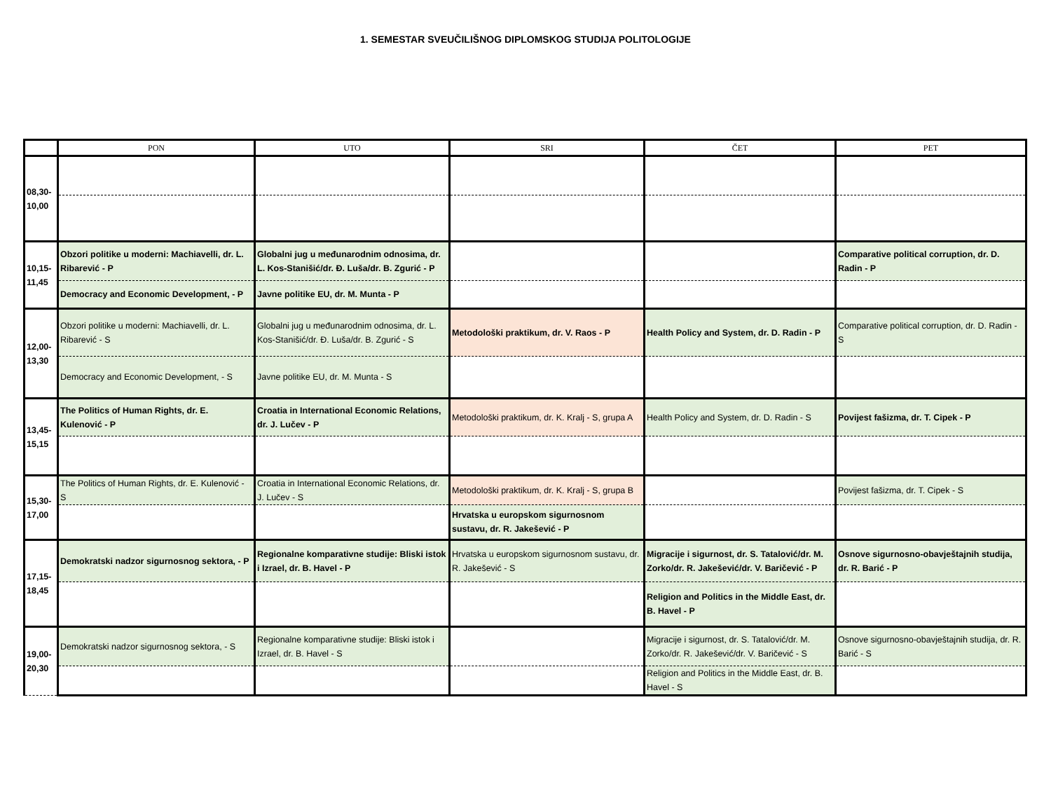1. SEMESTAR SVEUČILIŠNOG DIPLOMSKOG STUDIJA POLITOLOGIJE
| | PON | UTO | SRI | ČET | PET |
| --- | --- | --- | --- | --- | --- |
| 08,30-10,00 | | | | | |
| 10,15-11,45 | Obzori politike u moderni: Machiavelli, dr. L. Ribarević - P | Globalni jug u međunarodnim odnosima, dr. L. Kos-Stanišić/dr. Đ. Luša/dr. B. Zgurić - P | | | Comparative political corruption, dr. D. Radin - P |
| | Democracy and Economic Development, - P | Javne politike EU, dr. M. Munta - P | | | |
| 12,00-13,30 | Obzori politike u moderni: Machiavelli, dr. L. Ribarević - S | Globalni jug u međunarodnim odnosima, dr. L. Kos-Stanišić/dr. Đ. Luša/dr. B. Zgurić - S | Metodološki praktikum, dr. V. Raos - P | Health Policy and System, dr. D. Radin - P | Comparative political corruption, dr. D. Radin - S |
| | Democracy and Economic Development, - S | Javne politike EU, dr. M. Munta - S | | | |
| 13,45-15,15 | The Politics of Human Rights, dr. E. Kulenović - P | Croatia in International Economic Relations, dr. J. Lučev - P | Metodološki praktikum, dr. K. Kralj - S, grupa A | Health Policy and System, dr. D. Radin - S | Povijest fašizma, dr. T. Cipek - P |
| 15,30-17,00 | The Politics of Human Rights, dr. E. Kulenović - S | Croatia in International Economic Relations, dr. J. Lučev - S | Metodološki praktikum, dr. K. Kralj - S, grupa B | | Povijest fašizma, dr. T. Cipek - S |
| | | | Hrvatska u europskom sigurnosnom sustavu, dr. R. Jakešević - P | | |
| 17,15-18,45 | Demokratski nadzor sigurnosnog sektora, - P | Regionalne komparativne studije: Bliski istok i Izrael, dr. B. Havel - P | Hrvatska u europskom sigurnosnom sustavu, dr. R. Jakešević - S | Migracije i sigurnost, dr. S. Tatalović/dr. M. Zorko/dr. R. Jakešević/dr. V. Baričević - P | Osnove sigurnosno-obavještajnih studija, dr. R. Barić - P |
| | | | | Religion and Politics in the Middle East, dr. B. Havel - P | |
| 19,00-20,30 | Demokratski nadzor sigurnosnog sektora, - S | Regionalne komparativne studije: Bliski istok i Izrael, dr. B. Havel - S | | Migracije i sigurnost, dr. S. Tatalović/dr. M. Zorko/dr. R. Jakešević/dr. V. Baričević - S | Osnove sigurnosno-obavještajnih studija, dr. R. Barić - S |
| | | | | Religion and Politics in the Middle East, dr. B. Havel - S | |